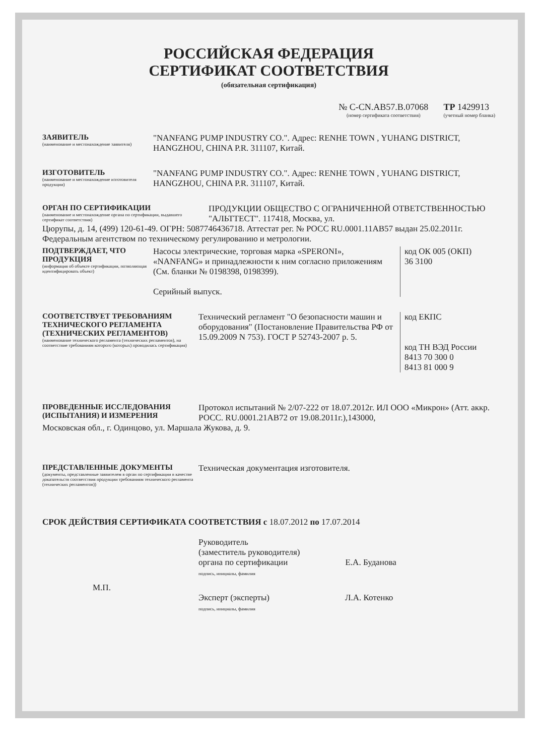РОССИЙСКАЯ ФЕДЕРАЦИЯ
СЕРТИФИКАТ СООТВЕТСТВИЯ
(обязательная сертификация)
№ C-CN.AB57.B.07068
(номер сертификата соответствия)
ТР 1429913
(учетный номер бланка)
ЗАЯВИТЕЛЬ
(наименование и местонахождение заявителя)
"NANFANG PUMP INDUSTRY CO.". Адрес: RENHE TOWN , YUHANG DISTRICT, HANGZHOU, CHINA P.R. 311107, Китай.
ИЗГОТОВИТЕЛЬ
(наименование и местонахождение изготовителя продукции)
"NANFANG PUMP INDUSTRY CO.". Адрес: RENHE TOWN , YUHANG DISTRICT, HANGZHOU, CHINA P.R. 311107, Китай.
ОРГАН ПО СЕРТИФИКАЦИИ
(наименование и местонахождение органа по сертификации, выдавшего сертификат соответствия)
ПРОДУКЦИИ ОБЩЕСТВО С ОГРАНИЧЕННОЙ ОТВЕТСТВЕННОСТЬЮ "АЛЬТТЕСТ". 117418, Москва, ул.
Цюрупы, д. 14, (499) 120-61-49. ОГРН: 5087746436718. Аттестат рег. № РОСС RU.0001.11AB57 выдан 25.02.2011г. Федеральным агентством по техническому регулированию и метрологии.
ПОДТВЕРЖДАЕТ, ЧТО ПРОДУКЦИЯ
(информация об объекте сертификации, позволяющая идентифицировать объект)
Насосы электрические, торговая марка «SPERONI», «NANFANG» и принадлежности к ним согласно приложениям (См. бланки № 0198398, 0198399).
Серийный выпуск.
код ОК 005 (ОКП)
36 3100
СООТВЕТСТВУЕТ ТРЕБОВАНИЯМ ТЕХНИЧЕСКОГО РЕГЛАМЕНТА (ТЕХНИЧЕСКИХ РЕГЛАМЕНТОВ)
(наименование технического регламента (технических регламентов), на соответствие требованиям которого (которых) проводилась сертификация)
Технический регламент "О безопасности машин и оборудования" (Постановление Правительства РФ от 15.09.2009 N 753). ГОСТ Р 52743-2007 р. 5.
код ЕКПС
код ТН ВЭД России
8413 70 300 0
8413 81 000 9
ПРОВЕДЕННЫЕ ИССЛЕДОВАНИЯ (ИСПЫТАНИЯ) И ИЗМЕРЕНИЯ
Протокол испытаний № 2/07-222 от 18.07.2012г. ИЛ ООО «Микрон» (Атт. аккр. РОСС. RU.0001.21AB72 от 19.08.2011г.),143000,
Московская обл., г. Одинцово, ул. Маршала Жукова, д. 9.
ПРЕДСТАВЛЕННЫЕ ДОКУМЕНТЫ
(документы, представленные заявителем в орган по сертификации в качестве доказательств соответствия продукции требованиям технического регламента (технических регламентов))
Техническая документация изготовителя.
СРОК ДЕЙСТВИЯ СЕРТИФИКАТА СООТВЕТСТВИЯ с 18.07.2012 по 17.07.2014
Руководитель
(заместитель руководителя)
органа по сертификации
подпись, инициалы, фамилия
Е.А. Буданова
М.П.
Эксперт (эксперты)
подпись, инициалы, фамилия
Л.А. Котенко